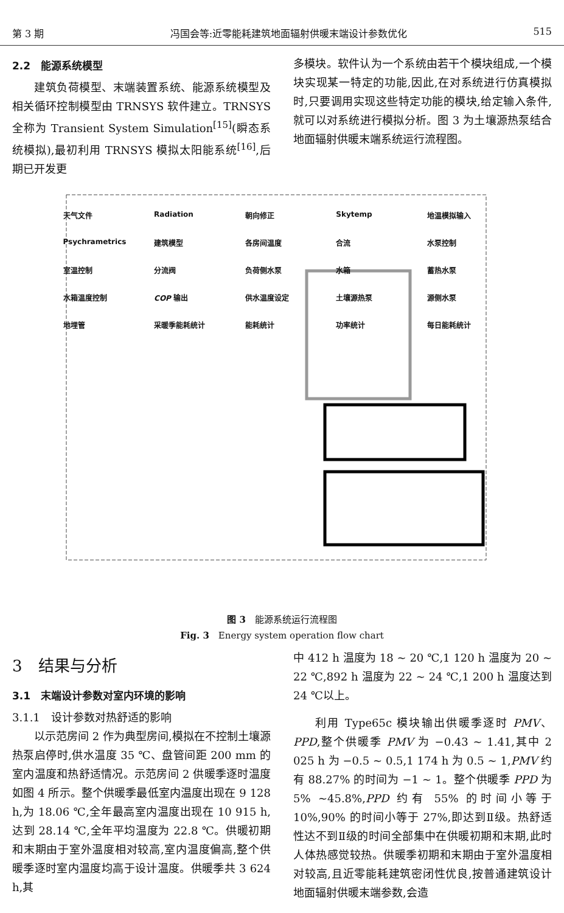第 3 期 冯国会等:近零能耗建筑地面辐射供暖末端设计参数优化 515
2.2　能源系统模型
建筑负荷模型、末端装置系统、能源系统模型及相关循环控制模型由 TRNSYS 软件建立。TRNSYS 全称为 Transient System Simulation<sup>[15]</sup>(瞬态系统模拟),最初利用 TRNSYS 模拟太阳能系统<sup>[16]</sup>,后期已开发更
多模块。软件认为一个系统由若干个模块组成,一个模块实现某一特定的功能,因此,在对系统进行仿真模拟时,只要调用实现这些特定功能的模块,给定输入条件,就可以对系统进行模拟分析。图 3 为土壤源热泵结合地面辐射供暖末端系统运行流程图。
天气文件 Radiation 朝向修正 Skytemp 地温模拟输入 Psychrametrics 建筑模型 各房间温度 合流 水泵控制 室温控制 分流阀 负荷侧水泵 水箱 蓄热水泵 水箱温度控制 COP 输出 供水温度设定 土壤源热泵 源侧水泵 地埋管 采暖季能耗统计 能耗统计 功率统计 每日能耗统计
图 3　能源系统运行流程图
Fig. 3　Energy system operation flow chart
3　结果与分析
3.1　末端设计参数对室内环境的影响
3.1.1　设计参数对热舒适的影响
以示范房间 2 作为典型房间,模拟在不控制土壤源热泵启停时,供水温度 35 ℃、盘管间距 200 mm 的室内温度和热舒适情况。示范房间 2 供暖季逐时温度如图 4 所示。整个供暖季最低室内温度出现在 9 128 h,为 18.06 ℃,全年最高室内温度出现在 10 915 h,达到 28.14 ℃,全年平均温度为 22.8 ℃。供暖初期和末期由于室外温度相对较高,室内温度偏高,整个供暖季逐时室内温度均高于设计温度。供暖季共 3 624 h,其
中 412 h 温度为 18 ~ 20 ℃,1 120 h 温度为 20 ~ 22 ℃,892 h 温度为 22 ~ 24 ℃,1 200 h 温度达到 24 ℃以上。
利用 Type65c 模块输出供暖季逐时 PMV、PPD,整个供暖季 PMV 为 −0.43 ~ 1.41,其中 2 025 h 为 −0.5 ~ 0.5,1 174 h 为 0.5 ~ 1,PMV 约有 88.27% 的时间为 −1 ~ 1。整个供暖季 PPD 为 5% ~45.8%,PPD 约有 55% 的时间小等于 10%,90% 的时间小等于 27%,即达到Ⅱ级。热舒适性达不到Ⅱ级的时间全部集中在供暖初期和末期,此时人体热感觉较热。供暖季初期和末期由于室外温度相对较高,且近零能耗建筑密闭性优良,按普通建筑设计地面辐射供暖末端参数,会造